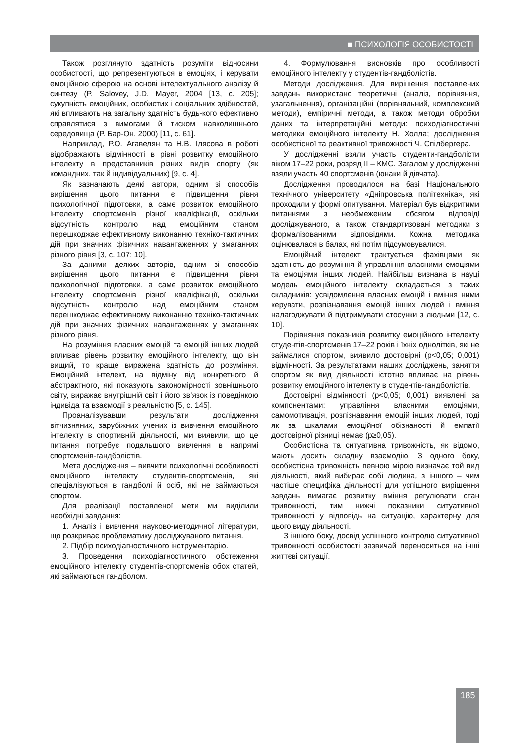■ ПСИХОЛОГІЯ ОСОБИСТОСТІ
Також розглянуто здатність розуміти відносини особистості, що репрезентуються в емоціях, і керувати емоційною сферою на основі інтелектуального аналізу й синтезу (P. Salovey, J.D. Mayer, 2004 [13, с. 205]; сукупність емоційних, особистих і соціальних здібностей, які впливають на загальну здатність будь-кого ефективно справлятися з вимогами й тиском навколишнього середовища (Р. Бар-Он, 2000) [11, с. 61].
Наприклад, Р.О. Агавелян та Н.В. Ілясова в роботі відображають відмінності в рівні розвитку емоційного інтелекту в представників різних видів спорту (як командних, так й індивідуальних) [9, с. 4].
Як зазначають деякі автори, одним зі способів вирішення цього питання є підвищення рівня психологічної підготовки, а саме розвиток емоційного інтелекту спортсменів різної кваліфікації, оскільки відсутність контролю над емоційним станом перешкоджає ефективному виконанню техніко-тактичних дій при значних фізичних навантаженнях у змаганнях різного рівня [3, с. 107; 10].
За даними деяких авторів, одним зі способів вирішення цього питання є підвищення рівня психологічної підготовки, а саме розвиток емоційного інтелекту спортсменів різної кваліфікації, оскільки відсутність контролю над емоційним станом перешкоджає ефективному виконанню техніко-тактичних дій при значних фізичних навантаженнях у змаганнях різного рівня.
На розуміння власних емоцій та емоцій інших людей впливає рівень розвитку емоційного інтелекту, що він вищий, то краще виражена здатність до розуміння. Емоційний інтелект, на відміну від конкретного й абстрактного, які показують закономірності зовнішнього світу, виражає внутрішній світ і його зв’язок із поведінкою індивіда та взаємодії з реальністю [5, с. 145].
Проаналізувавши результати дослідження вітчизняних, зарубіжних учених із вивчення емоційного інтелекту в спортивній діяльності, ми виявили, що це питання потребує подальшого вивчення в напрямі спортсменів-гандболістів.
Мета дослідження – вивчити психологічні особливості емоційного інтелекту студентів-спортсменів, які спеціалізуються в гандболі й осіб, які не займаються спортом.
Для реалізації поставленої мети ми виділили необхідні завдання:
1. Аналіз і вивчення науково-методичної літератури, що розкриває проблематику досліджуваного питання.
2. Підбір психодіагностичного інструментарію.
3. Проведення психодіагностичного обстеження емоційного інтелекту студентів-спортсменів обох статей, які займаються гандболом.
4. Формулювання висновків про особливості емоційного інтелекту у студентів-гандболістів.
Методи дослідження. Для вирішення поставлених завдань використано теоретичні (аналіз, порівняння, узагальнення), організаційні (порівняльний, комплексний методи), емпіричні методи, а також методи обробки даних та інтерпретаційні методи: психодіагностичні методики емоційного інтелекту Н. Холла; дослідження особистісної та реактивної тривожності Ч. Спілбергера.
У дослідженні взяли участь студенти-гандболісти віком 17–22 роки, розряд ІІ – КМС. Загалом у дослідженні взяли участь 40 спортсменів (юнаки й дівчата).
Дослідження проводилося на базі Національного технічного університету «Дніпровська політехніка», які проходили у формі опитування. Матеріал був відкритими питаннями з необмеженим обсягом відповіді досліджуваного, а також стандартизовані методики з формалізованими відповідями. Кожна методика оцінювалася в балах, які потім підсумовувалися.
Емоційний інтелект трактується фахівцями як здатність до розуміння й управління власними емоціями та емоціями інших людей. Найбільш визнана в науці модель емоційного інтелекту складається з таких складників: усвідомлення власних емоцій і вміння ними керувати, розпізнавання емоцій інших людей і вміння налагоджувати й підтримувати стосунки з людьми [12, с. 10].
Порівняння показників розвитку емоційного інтелекту студентів-спортсменів 17–22 років і їхніх однолітків, які не займалися спортом, виявило достовірні (p<0,05; 0,001) відмінності. За результатами наших досліджень, заняття спортом як вид діяльності істотно впливає на рівень розвитку емоційного інтелекту в студентів-гандболістів.
Достовірні відмінності (p<0,05; 0,001) виявлені за компонентами: управління власними емоціями, самомотивація, розпізнавання емоцій інших людей, тоді як за шкалами емоційної обізнаності й емпатії достовірної різниці немає (p≥0,05).
Особистісна та ситуативна тривожність, як відомо, мають досить складну взаємодію. З одного боку, особистісна тривожність певною мірою визначає той вид діяльності, який вибирає собі людина, з іншого – чим частіше специфіка діяльності для успішного вирішення завдань вимагає розвитку вміння регулювати стан тривожності, тим нижчі показники ситуативної тривожності у відповідь на ситуацію, характерну для цього виду діяльності.
З іншого боку, досвід успішного контролю ситуативної тривожності особистості зазвичай переноситься на інші життєві ситуації.
185